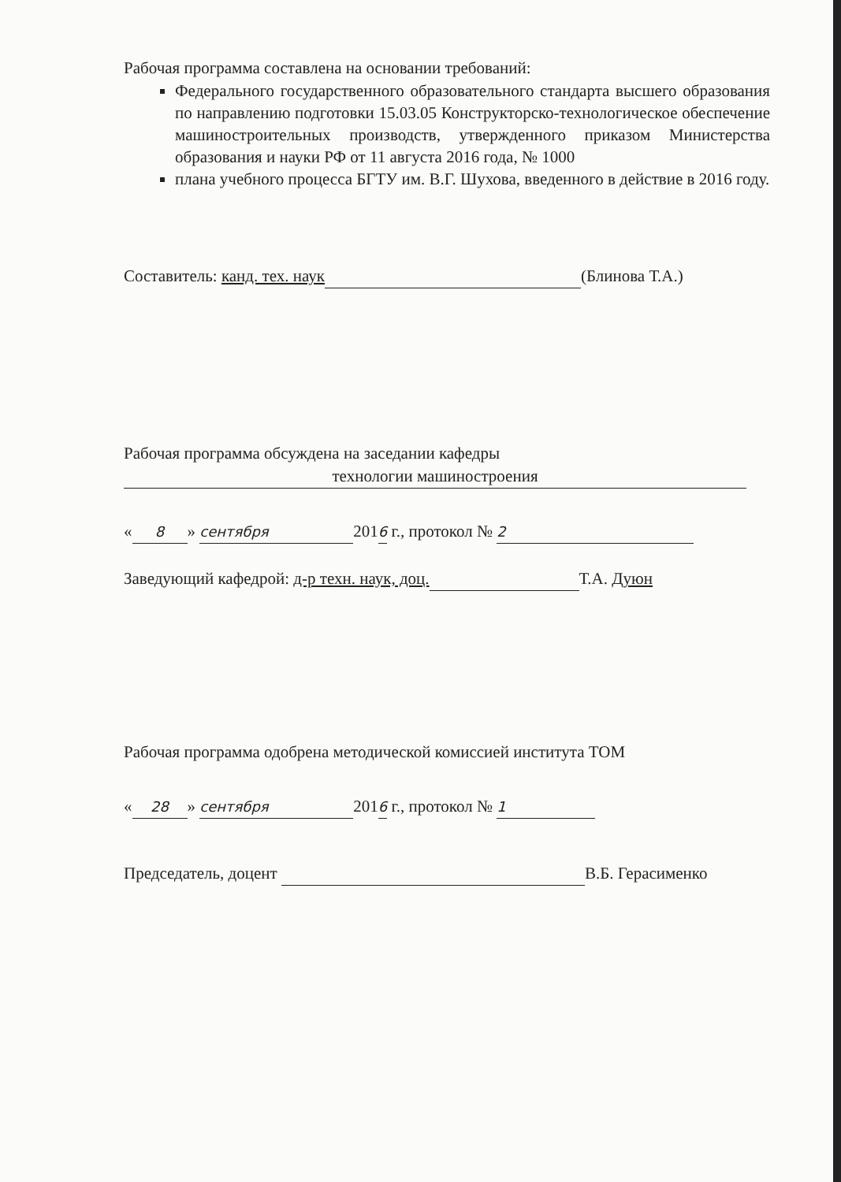Рабочая программа составлена на основании требований:
Федерального государственного образовательного стандарта высшего образования по направлению подготовки 15.03.05 Конструкторско-технологическое обеспечение машиностроительных производств, утвержденного приказом Министерства образования и науки РФ от 11 августа 2016 года, № 1000
плана учебного процесса БГТУ им. В.Г. Шухова, введенного в действие в 2016 году.
Составитель: канд. тех. наук (Блинова Т.А.)
Рабочая программа обсуждена на заседании кафедры
технологии машиностроения
« 8 » сентября 2016 г., протокол № 2
Заведующий кафедрой: д-р техн. наук, доц. Т.А. Дуюн
Рабочая программа одобрена методической комиссией института ТОМ
« 28 » сентября 2016 г., протокол № 1
Председатель, доцент В.Б. Герасименко